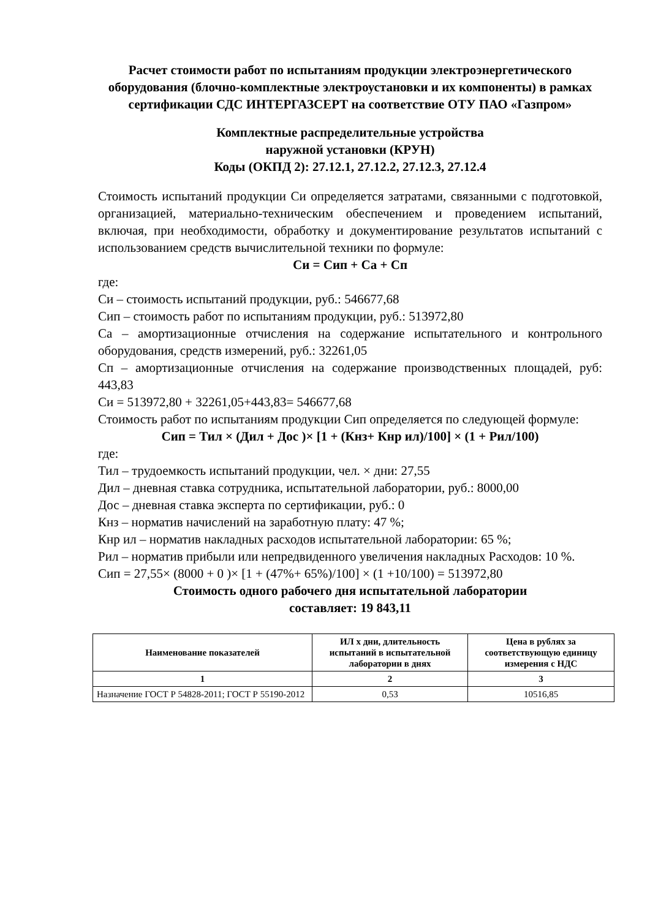Расчет стоимости работ по испытаниям продукции электроэнергетического оборудования (блочно-комплектные электроустановки и их компоненты) в рамках сертификации СДС ИНТЕРГАЗСЕРТ на соответствие ОТУ ПАО «Газпром»
Комплектные распределительные устройства
наружной установки (КРУН)
Коды (ОКПД 2): 27.12.1, 27.12.2, 27.12.3, 27.12.4
Стоимость испытаний продукции Си определяется затратами, связанными с подготовкой, организацией, материально-техническим обеспечением и проведением испытаний, включая, при необходимости, обработку и документирование результатов испытаний с использованием средств вычислительной техники по формуле:
Си = Сип + Са + Сп
где:
Си – стоимость испытаний продукции, руб.: 546677,68
Сип – стоимость работ по испытаниям продукции, руб.: 513972,80
Са – амортизационные отчисления на содержание испытательного и контрольного оборудования, средств измерений, руб.: 32261,05
Сп – амортизационные отчисления на содержание производственных площадей, руб: 443,83
Си = 513972,80 + 32261,05+443,83= 546677,68
Стоимость работ по испытаниям продукции Сип определяется по следующей формуле:
Сип = Тил × (Дил + Дос )× [1 + (Кнз+ Кнр ил)/100] × (1 + Рил/100)
где:
Тил – трудоемкость испытаний продукции, чел. × дни: 27,55
Дил – дневная ставка сотрудника, испытательной лаборатории, руб.: 8000,00
Дос – дневная ставка эксперта по сертификации, руб.: 0
Кнз – норматив начислений на заработную плату: 47 %;
Кнр ил – норматив накладных расходов испытательной лаборатории: 65 %;
Рил – норматив прибыли или непредвиденного увеличения накладных Расходов: 10 %.
Сип = 27,55× (8000 + 0 )× [1 + (47%+ 65%)/100] × (1 +10/100) = 513972,80
Стоимость одного рабочего дня испытательной лаборатории
составляет: 19 843,11
| Наименование показателей | ИЛ х дни, длительность испытаний в испытательной лаборатории в днях | Цена в рублях за соответствующую единицу измерения с НДС |
| --- | --- | --- |
| 1 | 2 | 3 |
| Назначение ГОСТ Р 54828-2011; ГОСТ Р 55190-2012 | 0,53 | 10516,85 |